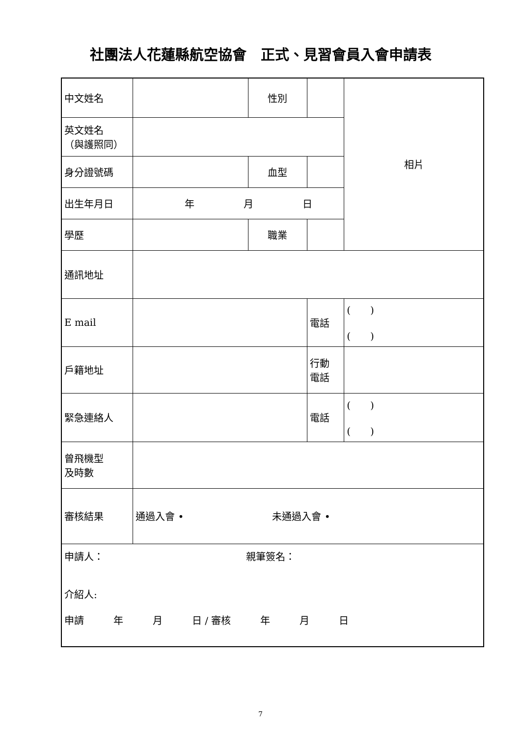社團法人花蓮縣航空協會　正式、見習會員入會申請表
| 中文姓名 | | 性別 | | 相片 |
| 英文姓名 （與護照同） | | | | |
| 身分證號碼 | | 血型 | | |
| 出生年月日 | 年 月 日 | | | |
| 學歷 | | 職業 | | |
| 通訊地址 | | | | |
| E mail | | | 電話 | ( ) ( ) |
| 戶籍地址 | | | 行動 電話 | |
| 緊急連絡人 | | | 電話 | ( ) ( ) |
| 曾飛機型 及時數 | | | | |
| 審核結果 | 通過入會 • 未通過入會 • | | | |
| 申請人： 親筆簽名： 介紹人: 申請 年 月 日 / 審核 年 月 日 | | | | |
7